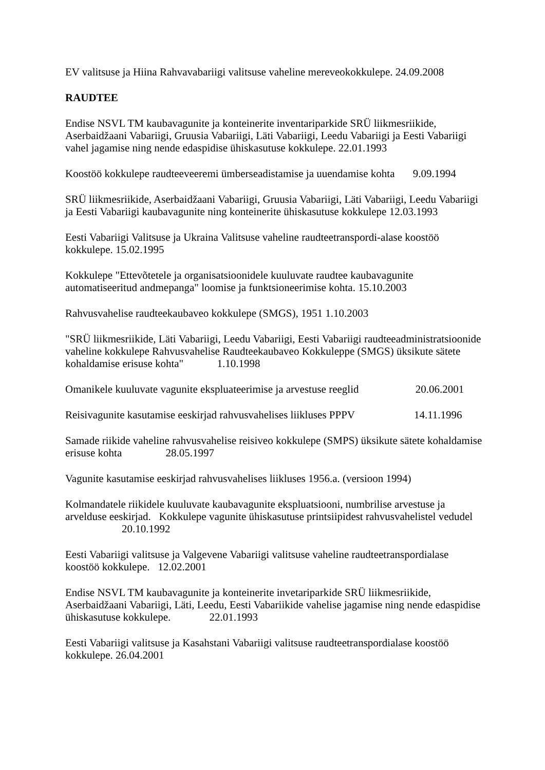EV valitsuse ja Hiina Rahvavabariigi valitsuse vaheline mereveokokkulepe. 24.09.2008
RAUDTEE
Endise NSVL TM kaubavagunite ja konteinerite inventariparkide SRÜ liikmesriikide, Aserbaidžaani Vabariigi, Gruusia Vabariigi, Läti Vabariigi, Leedu Vabariigi ja Eesti Vabariigi vahel jagamise ning nende edaspidise ühiskasutuse kokkulepe. 22.01.1993
Koostöö kokkulepe raudteeveeremi ümberseadistamise ja uuendamise kohta 9.09.1994
SRÜ liikmesriikide, Aserbaidžaani Vabariigi, Gruusia Vabariigi, Läti Vabariigi, Leedu Vabariigi ja Eesti Vabariigi kaubavagunite ning konteinerite ühiskasutuse kokkulepe 12.03.1993
Eesti Vabariigi Valitsuse ja Ukraina Valitsuse vaheline raudteetranspordi-alase koostöö kokkulepe. 15.02.1995
Kokkulepe "Ettevõtetele ja organisatsioonidele kuuluvate raudtee kaubavagunite automatiseeritud andmepanga" loomise ja funktsioneerimise kohta. 15.10.2003
Rahvusvahelise raudteekaubaveo kokkulepe (SMGS), 1951 1.10.2003
"SRÜ liikmesriikide, Läti Vabariigi, Leedu Vabariigi, Eesti Vabariigi raudteeadministratsioonide vaheline kokkulepe Rahvusvahelise Raudteekaubaveo Kokkuleppe (SMGS) üksikute sätete kohaldamise erisuse kohta" 1.10.1998
Omanikele kuuluvate vagunite ekspluateerimise ja arvestuse reeglid 20.06.2001
Reisivagunite kasutamise eeskirjad rahvusvahelises liikluses PPPV 14.11.1996
Samade riikide vaheline rahvusvahelise reisiveo kokkulepe (SMPS) üksikute sätete kohaldamise erisuse kohta 28.05.1997
Vagunite kasutamise eeskirjad rahvusvahelises liikluses 1956.a. (versioon 1994)
Kolmandatele riikidele kuuluvate kaubavagunite ekspluatsiooni, numbrilise arvestuse ja arvelduse eeskirjad. Kokkulepe vagunite ühiskasutuse printsiipidest rahvusvahelistel vedudel 20.10.1992
Eesti Vabariigi valitsuse ja Valgevene Vabariigi valitsuse vaheline raudteetranspordialase koostöö kokkulepe. 12.02.2001
Endise NSVL TM kaubavagunite ja konteinerite invetariparkide SRÜ liikmesriikide, Aserbaidžaani Vabariigi, Läti, Leedu, Eesti Vabariikide vahelise jagamise ning nende edaspidise ühiskasutuse kokkulepe. 22.01.1993
Eesti Vabariigi valitsuse ja Kasahstani Vabariigi valitsuse raudteetranspordialase koostöö kokkulepe. 26.04.2001